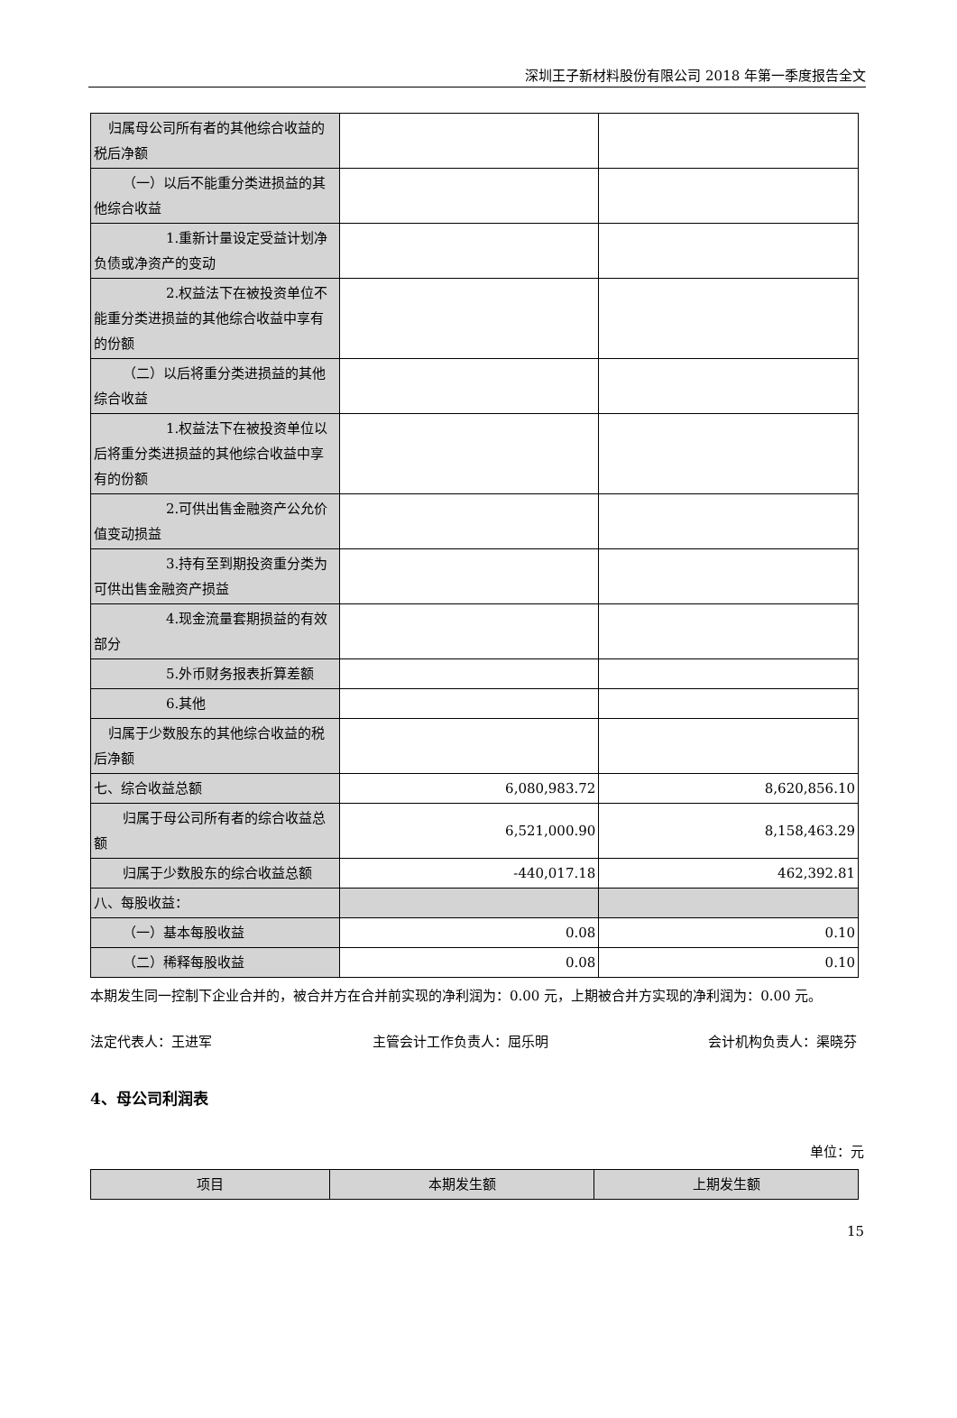深圳王子新材料股份有限公司 2018 年第一季度报告全文
| 归属母公司所有者的其他综合收益的税后净额 | | |
| （一）以后不能重分类进损益的其他综合收益 | | |
| 1.重新计量设定受益计划净负债或净资产的变动 | | |
| 2.权益法下在被投资单位不能重分类进损益的其他综合收益中享有的份额 | | |
| （二）以后将重分类进损益的其他综合收益 | | |
| 1.权益法下在被投资单位以后将重分类进损益的其他综合收益中享有的份额 | | |
| 2.可供出售金融资产公允价值变动损益 | | |
| 3.持有至到期投资重分类为可供出售金融资产损益 | | |
| 4.现金流量套期损益的有效部分 | | |
| 5.外币财务报表折算差额 | | |
| 6.其他 | | |
| 归属于少数股东的其他综合收益的税后净额 | | |
| 七、综合收益总额 | 6,080,983.72 | 8,620,856.10 |
| 归属于母公司所有者的综合收益总额 | 6,521,000.90 | 8,158,463.29 |
| 归属于少数股东的综合收益总额 | -440,017.18 | 462,392.81 |
| 八、每股收益： | | |
| （一）基本每股收益 | 0.08 | 0.10 |
| （二）稀释每股收益 | 0.08 | 0.10 |
本期发生同一控制下企业合并的，被合并方在合并前实现的净利润为：0.00 元，上期被合并方实现的净利润为：0.00 元。
法定代表人：王进军 主管会计工作负责人：屈乐明 会计机构负责人：渠晓芬
4、母公司利润表
单位：元
| 项目 | 本期发生额 | 上期发生额 |
| --- | --- | --- |
15